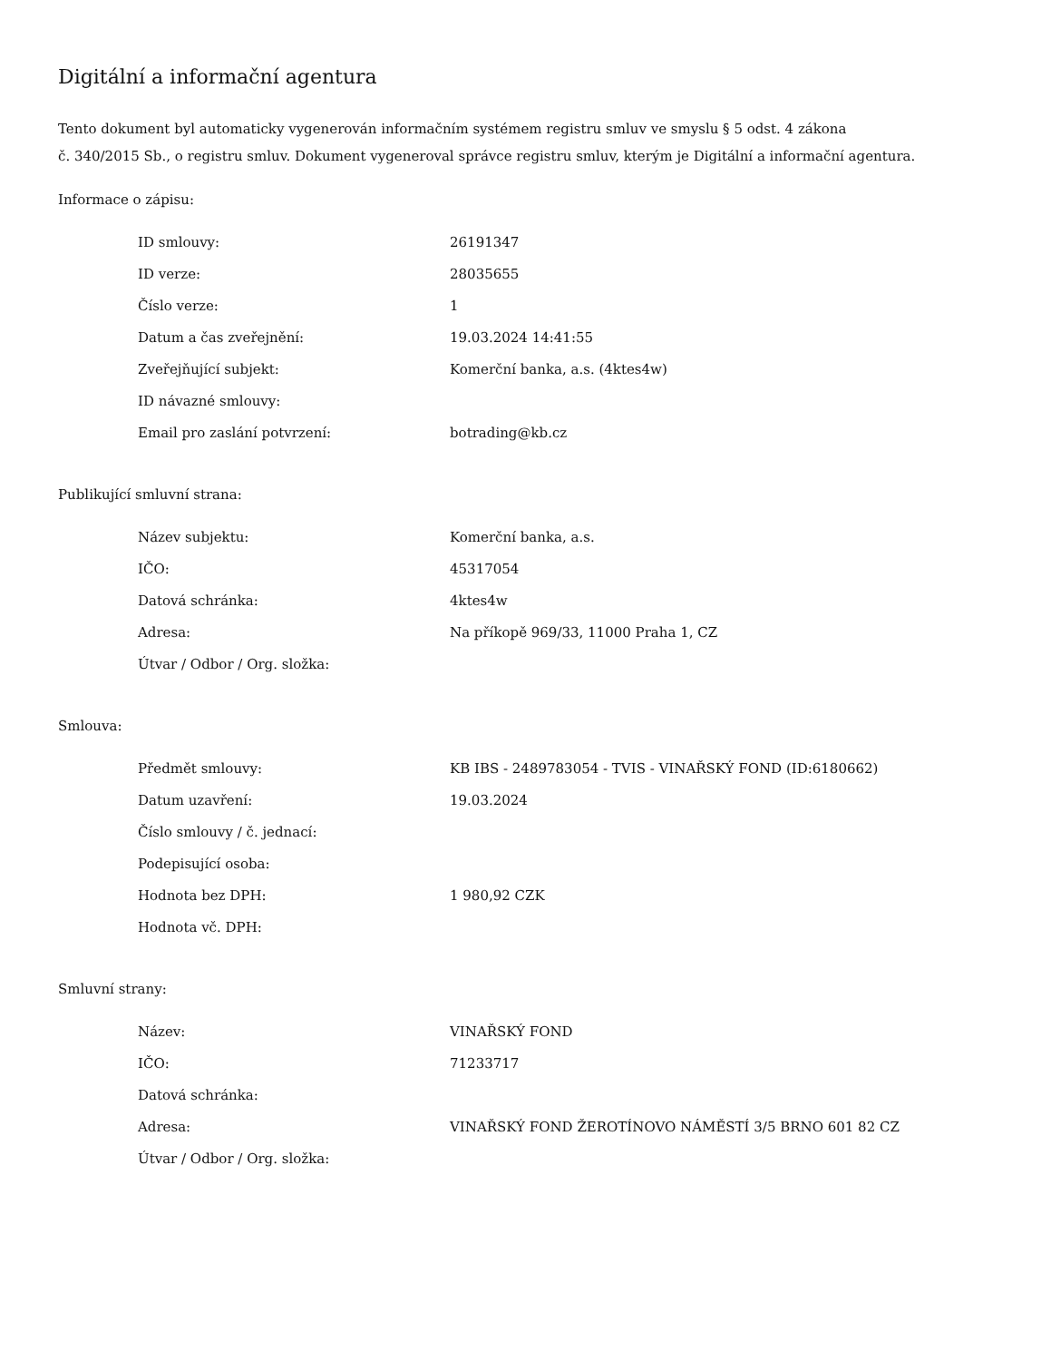Digitální a informační agentura
Tento dokument byl automaticky vygenerován informačním systémem registru smluv ve smyslu § 5 odst. 4 zákona
č. 340/2015 Sb., o registru smluv. Dokument vygeneroval správce registru smluv, kterým je Digitální a informační agentura.
Informace o zápisu:
| ID smlouvy: | 26191347 |
| ID verze: | 28035655 |
| Číslo verze: | 1 |
| Datum a čas zveřejnění: | 19.03.2024 14:41:55 |
| Zveřejňující subjekt: | Komerční banka, a.s. (4ktes4w) |
| ID návazné smlouvy: | |
| Email pro zaslání potvrzení: | botrading@kb.cz |
Publikující smluvní strana:
| Název subjektu: | Komerční banka, a.s. |
| IČO: | 45317054 |
| Datová schránka: | 4ktes4w |
| Adresa: | Na příkopě 969/33, 11000 Praha 1, CZ |
| Útvar / Odbor / Org. složka: | |
Smlouva:
| Předmět smlouvy: | KB IBS - 2489783054 - TVIS - VINAŘSKÝ FOND (ID:6180662) |
| Datum uzavření: | 19.03.2024 |
| Číslo smlouvy / č. jednací: | |
| Podepisující osoba: | |
| Hodnota bez DPH: | 1 980,92 CZK |
| Hodnota vč. DPH: | |
Smluvní strany:
| Název: | VINAŘSKÝ FOND |
| IČO: | 71233717 |
| Datová schránka: | |
| Adresa: | VINAŘSKÝ FOND ŽEROTÍNOVO NÁMĚSTÍ 3/5 BRNO 601 82 CZ |
| Útvar / Odbor / Org. složka: | |